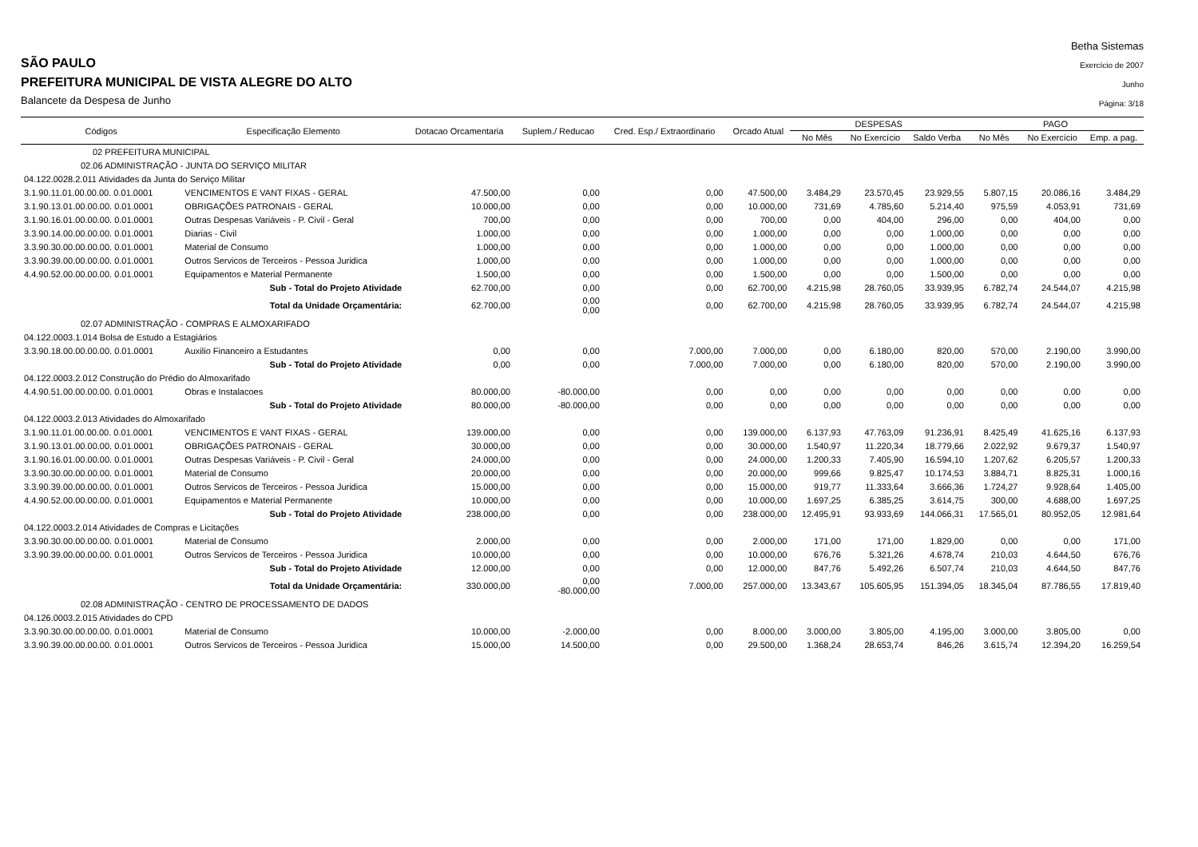SÃO PAULO
PREFEITURA MUNICIPAL DE VISTA ALEGRE DO ALTO
Balancete da Despesa de Junho
Betha Sistemas
Exercício de 2007
Junho
Página: 3/18
| Códigos | Especificação Elemento | Dotacao Orcamentaria | Suplem./ Reducao | Cred. Esp./ Extraordinario | Orcado Atual | DESPESAS | | | PAGO | | |
| --- | --- | --- | --- | --- | --- | --- | --- | --- | --- | --- | --- |
| | | | | | | No Mês | No Exercício | Saldo Verba | No Mês | No Exercício | Emp. a pag. |
| 02 PREFEITURA MUNICIPAL | | | | | | | | | | | |
| 02.06 ADMINISTRAÇÃO - JUNTA DO SERVIÇO MILITAR | | | | | | | | | | | |
| 04.122.0028.2.011 Atividades da Junta do Serviço Militar | | | | | | | | | | | |
| 3.1.90.11.01.00.00.00. 0.01.0001 | VENCIMENTOS E VANT FIXAS - GERAL | 47.500,00 | 0,00 | 0,00 | 47.500,00 | 3.484,29 | 23.570,45 | 23.929,55 | 5.807,15 | 20.086,16 | 3.484,29 |
| 3.1.90.13.01.00.00.00. 0.01.0001 | OBRIGAÇÕES PATRONAIS - GERAL | 10.000,00 | 0,00 | 0,00 | 10.000,00 | 731,69 | 4.785,60 | 5.214,40 | 975,59 | 4.053,91 | 731,69 |
| 3.1.90.16.01.00.00.00. 0.01.0001 | Outras Despesas Variáveis - P. Civil - Geral | 700,00 | 0,00 | 0,00 | 700,00 | 0,00 | 404,00 | 296,00 | 0,00 | 404,00 | 0,00 |
| 3.3.90.14.00.00.00.00. 0.01.0001 | Diarias - Civil | 1.000,00 | 0,00 | 0,00 | 1.000,00 | 0,00 | 0,00 | 1.000,00 | 0,00 | 0,00 | 0,00 |
| 3.3.90.30.00.00.00.00. 0.01.0001 | Material de Consumo | 1.000,00 | 0,00 | 0,00 | 1.000,00 | 0,00 | 0,00 | 1.000,00 | 0,00 | 0,00 | 0,00 |
| 3.3.90.39.00.00.00.00. 0.01.0001 | Outros Servicos de Terceiros - Pessoa Juridica | 1.000,00 | 0,00 | 0,00 | 1.000,00 | 0,00 | 0,00 | 1.000,00 | 0,00 | 0,00 | 0,00 |
| 4.4.90.52.00.00.00.00. 0.01.0001 | Equipamentos e Material Permanente | 1.500,00 | 0,00 | 0,00 | 1.500,00 | 0,00 | 0,00 | 1.500,00 | 0,00 | 0,00 | 0,00 |
| | Sub - Total do Projeto Atividade | 62.700,00 | 0,00 | 0,00 | 62.700,00 | 4.215,98 | 28.760,05 | 33.939,95 | 6.782,74 | 24.544,07 | 4.215,98 |
| | Total da Unidade Orçamentária: | 62.700,00 | 0,00 0,00 | 0,00 | 62.700,00 | 4.215,98 | 28.760,05 | 33.939,95 | 6.782,74 | 24.544,07 | 4.215,98 |
| 02.07 ADMINISTRAÇÃO - COMPRAS E ALMOXARIFADO | | | | | | | | | | | |
| 04.122.0003.1.014 Bolsa de Estudo a Estagiários | | | | | | | | | | | |
| 3.3.90.18.00.00.00.00. 0.01.0001 | Auxilio Financeiro a Estudantes | 0,00 | 0,00 | 7.000,00 | 7.000,00 | 0,00 | 6.180,00 | 820,00 | 570,00 | 2.190,00 | 3.990,00 |
| | Sub - Total do Projeto Atividade | 0,00 | 0,00 | 7.000,00 | 7.000,00 | 0,00 | 6.180,00 | 820,00 | 570,00 | 2.190,00 | 3.990,00 |
| 04.122.0003.2.012 Construção do Prédio do Almoxarifado | | | | | | | | | | | |
| 4.4.90.51.00.00.00.00. 0.01.0001 | Obras e Instalacoes | 80.000,00 | -80.000,00 | 0,00 | 0,00 | 0,00 | 0,00 | 0,00 | 0,00 | 0,00 | 0,00 |
| | Sub - Total do Projeto Atividade | 80.000,00 | -80.000,00 | 0,00 | 0,00 | 0,00 | 0,00 | 0,00 | 0,00 | 0,00 | 0,00 |
| 04.122.0003.2.013 Atividades do Almoxarifado | | | | | | | | | | | |
| 3.1.90.11.01.00.00.00. 0.01.0001 | VENCIMENTOS E VANT FIXAS - GERAL | 139.000,00 | 0,00 | 0,00 | 139.000,00 | 6.137,93 | 47.763,09 | 91.236,91 | 8.425,49 | 41.625,16 | 6.137,93 |
| 3.1.90.13.01.00.00.00. 0.01.0001 | OBRIGAÇÕES PATRONAIS - GERAL | 30.000,00 | 0,00 | 0,00 | 30.000,00 | 1.540,97 | 11.220,34 | 18.779,66 | 2.022,92 | 9.679,37 | 1.540,97 |
| 3.1.90.16.01.00.00.00. 0.01.0001 | Outras Despesas Variáveis - P. Civil - Geral | 24.000,00 | 0,00 | 0,00 | 24.000,00 | 1.200,33 | 7.405,90 | 16.594,10 | 1.207,62 | 6.205,57 | 1.200,33 |
| 3.3.90.30.00.00.00.00. 0.01.0001 | Material de Consumo | 20.000,00 | 0,00 | 0,00 | 20.000,00 | 999,66 | 9.825,47 | 10.174,53 | 3.884,71 | 8.825,31 | 1.000,16 |
| 3.3.90.39.00.00.00.00. 0.01.0001 | Outros Servicos de Terceiros - Pessoa Juridica | 15.000,00 | 0,00 | 0,00 | 15.000,00 | 919,77 | 11.333,64 | 3.666,36 | 1.724,27 | 9.928,64 | 1.405,00 |
| 4.4.90.52.00.00.00.00. 0.01.0001 | Equipamentos e Material Permanente | 10.000,00 | 0,00 | 0,00 | 10.000,00 | 1.697,25 | 6.385,25 | 3.614,75 | 300,00 | 4.688,00 | 1.697,25 |
| | Sub - Total do Projeto Atividade | 238.000,00 | 0,00 | 0,00 | 238.000,00 | 12.495,91 | 93.933,69 | 144.066,31 | 17.565,01 | 80.952,05 | 12.981,64 |
| 04.122.0003.2.014 Atividades de Compras e Licitações | | | | | | | | | | | |
| 3.3.90.30.00.00.00.00. 0.01.0001 | Material de Consumo | 2.000,00 | 0,00 | 0,00 | 2.000,00 | 171,00 | 171,00 | 1.829,00 | 0,00 | 0,00 | 171,00 |
| 3.3.90.39.00.00.00.00. 0.01.0001 | Outros Servicos de Terceiros - Pessoa Juridica | 10.000,00 | 0,00 | 0,00 | 10.000,00 | 676,76 | 5.321,26 | 4.678,74 | 210,03 | 4.644,50 | 676,76 |
| | Sub - Total do Projeto Atividade | 12.000,00 | 0,00 | 0,00 | 12.000,00 | 847,76 | 5.492,26 | 6.507,74 | 210,03 | 4.644,50 | 847,76 |
| | Total da Unidade Orçamentária: | 330.000,00 | 0,00 -80.000,00 | 7.000,00 | 257.000,00 | 13.343,67 | 105.605,95 | 151.394,05 | 18.345,04 | 87.786,55 | 17.819,40 |
| 02.08 ADMINISTRAÇÃO - CENTRO DE PROCESSAMENTO DE DADOS | | | | | | | | | | | |
| 04.126.0003.2.015 Atividades do CPD | | | | | | | | | | | |
| 3.3.90.30.00.00.00.00. 0.01.0001 | Material de Consumo | 10.000,00 | -2.000,00 | 0,00 | 8.000,00 | 3.000,00 | 3.805,00 | 4.195,00 | 3.000,00 | 3.805,00 | 0,00 |
| 3.3.90.39.00.00.00.00. 0.01.0001 | Outros Servicos de Terceiros - Pessoa Juridica | 15.000,00 | 14.500,00 | 0,00 | 29.500,00 | 1.368,24 | 28.653,74 | 846,26 | 3.615,74 | 12.394,20 | 16.259,54 |